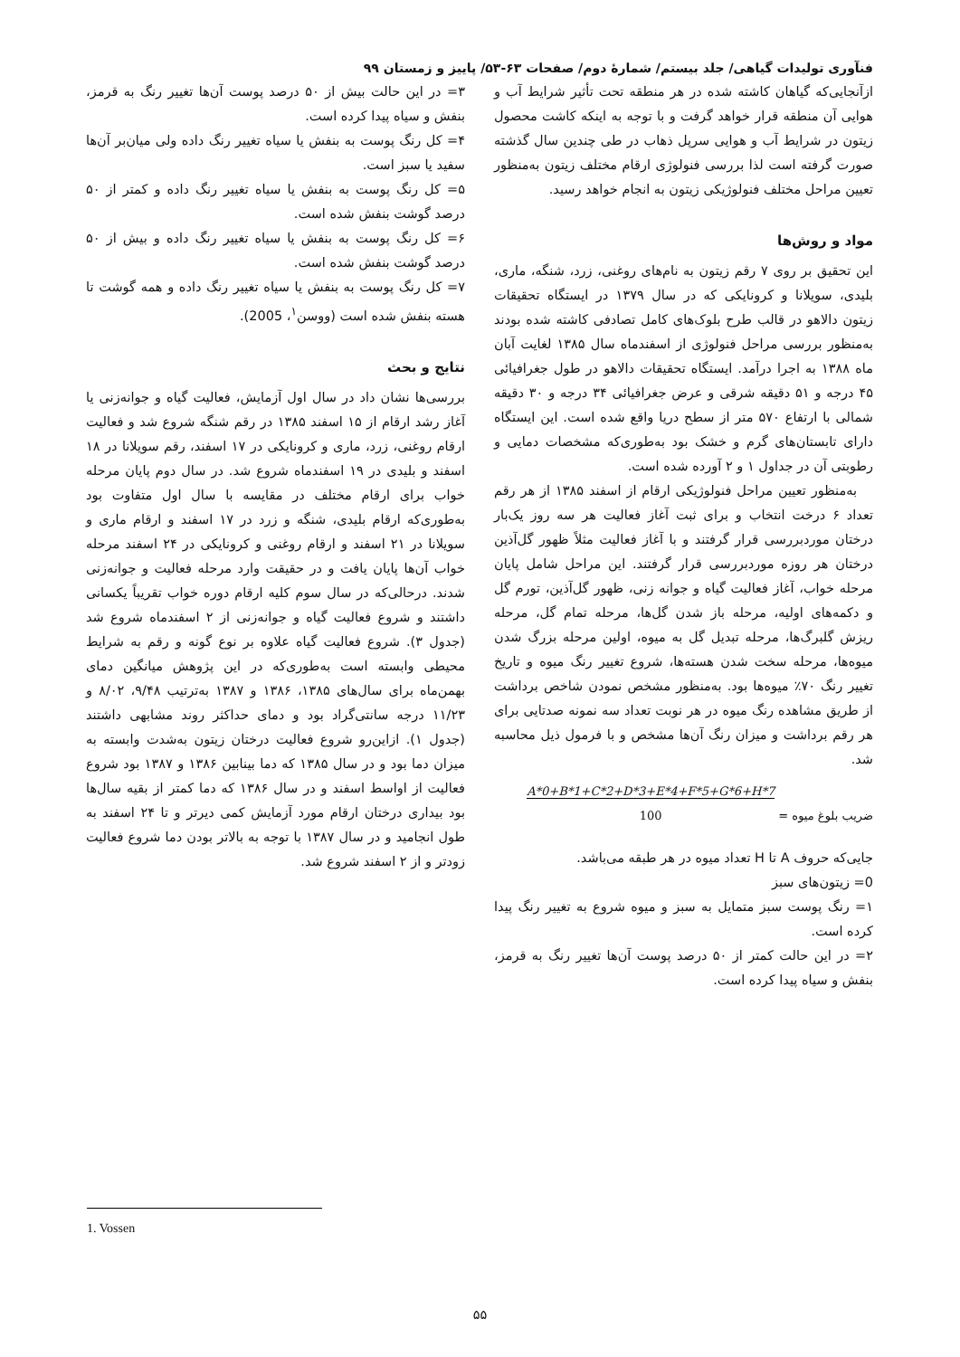فنآوری تولیدات گیاهی/ جلد بیستم/ شمارهٔ دوم/ صفحات ۶۳-۵۳/ پاییز و زمستان ۹۹
ازآنجایی‌که گیاهان کاشته شده در هر منطقه تحت تأثیر شرایط آب و هوایی آن منطقه قرار خواهد گرفت و با توجه به اینکه کاشت محصول زیتون در شرایط آب و هوایی سرپل ذهاب در طی چندین سال گذشته صورت گرفته است لذا بررسی فنولوژی ارقام مختلف زیتون به‌منظور تعیین مراحل مختلف فنولوژیکی زیتون به انجام خواهد رسید.
مواد و روش‌ها
این تحقیق بر روی ۷ رقم زیتون به نام‌های روغنی، زرد، شنگه، ماری، بلیدی، سویلانا و کرونایکی که در سال ۱۳۷۹ در ایستگاه تحقیقات زیتون دالاهو در قالب طرح بلوک‌های کامل تصادفی کاشته شده بودند به‌منظور بررسی مراحل فنولوژی از اسفندماه سال ۱۳۸۵ لغایت آبان ماه ۱۳۸۸ به اجرا درآمد. ایستگاه تحقیقات دالاهو در طول جغرافیائی ۴۵ درجه و ۵۱ دقیقه شرقی و عرض جغرافیائی ۳۴ درجه و ۳۰ دقیقه شمالی با ارتفاع ۵۷۰ متر از سطح دریا واقع شده است. این ایستگاه دارای تابستان‌های گرم و خشک بود به‌طوری‌که مشخصات دمایی و رطوبتی آن در جداول ۱ و ۲ آورده شده است.
به‌منظور تعیین مراحل فنولوژیکی ارقام از اسفند ۱۳۸۵ از هر رقم تعداد ۶ درخت انتخاب و برای ثبت آغاز فعالیت هر سه روز یک‌بار درختان موردبررسی قرار گرفتند و با آغاز فعالیت مثلاً ظهور گل‌آذین درختان هر روزه موردبررسی قرار گرفتند. این مراحل شامل پایان مرحله خواب، آغاز فعالیت گیاه و جوانه زنی، ظهور گل‌آذین، تورم گل و دکمه‌های اولیه، مرحله باز شدن گل‌ها، مرحله تمام گل، مرحله ریزش گلبرگ‌ها، مرحله تبدیل گل به میوه، اولین مرحله بزرگ شدن میوه‌ها، مرحله سخت شدن هسته‌ها، شروع تغییر رنگ میوه و تاریخ تغییر رنگ ۷۰٪ میوه‌ها بود. به‌منظور مشخص نمودن شاخص برداشت از طریق مشاهده رنگ میوه در هر نوبت تعداد سه نمونه صدتایی برای هر رقم برداشت و میزان رنگ آن‌ها مشخص و با فرمول ذیل محاسبه شد.
A*0+B*1+C*2+D*3+E*4+F*5+G*6+H*7
100 = ضریب بلوغ میوه
جایی‌که حروف A تا H تعداد میوه در هر طبقه می‌باشد.
0= زیتون‌های سبز
۱= رنگ پوست سبز متمایل به سبز و میوه شروع به تغییر رنگ پیدا کرده است.
۲= در این حالت کمتر از ۵۰ درصد پوست آن‌ها تغییر رنگ به قرمز، بنفش و سیاه پیدا کرده است.
۳= در این حالت بیش از ۵۰ درصد پوست آن‌ها تغییر رنگ به قرمز، بنفش و سیاه پیدا کرده است.
۴= کل رنگ پوست به بنفش یا سیاه تغییر رنگ داده ولی میان‌بر آن‌ها سفید یا سبز است.
۵= کل رنگ پوست به بنفش یا سیاه تغییر رنگ داده و کمتر از ۵۰ درصد گوشت بنفش شده است.
۶= کل رنگ پوست به بنفش یا سیاه تغییر رنگ داده و بیش از ۵۰ درصد گوشت بنفش شده است.
۷= کل رنگ پوست به بنفش یا سیاه تغییر رنگ داده و همه گوشت تا هسته بنفش شده است (ووسن<sup>۱</sup>، 2005).
نتایج و بحث
بررسی‌ها نشان داد در سال اول آزمایش، فعالیت گیاه و جوانه‌زنی یا آغاز رشد ارقام از ۱۵ اسفند ۱۳۸۵ در رقم شنگه شروع شد و فعالیت ارقام روغنی، زرد، ماری و کرونایکی در ۱۷ اسفند، رقم سویلانا در ۱۸ اسفند و بلیدی در ۱۹ اسفندماه شروع شد. در سال دوم پایان مرحله خواب برای ارقام مختلف در مقایسه با سال اول متفاوت بود به‌طوری‌که ارقام بلیدی، شنگه و زرد در ۱۷ اسفند و ارقام ماری و سویلانا در ۲۱ اسفند و ارقام روغنی و کرونایکی در ۲۴ اسفند مرحله خواب آن‌ها پایان یافت و در حقیقت وارد مرحله فعالیت و جوانه‌زنی شدند. درحالی‌که در سال سوم کلیه ارقام دوره خواب تقریباً یکسانی داشتند و شروع فعالیت گیاه و جوانه‌زنی از ۲ اسفندماه شروع شد (جدول ۳). شروع فعالیت گیاه علاوه بر نوع گونه و رقم به شرایط محیطی وابسته است به‌طوری‌که در این پژوهش میانگین دمای بهمن‌ماه برای سال‌های ۱۳۸۵، ۱۳۸۶ و ۱۳۸۷ به‌ترتیب ۹/۴۸، ۸/۰۲ و ۱۱/۲۳ درجه سانتی‌گراد بود و دمای حداکثر روند مشابهی داشتند (جدول ۱). ازاین‌رو شروع فعالیت درختان زیتون به‌شدت وابسته به میزان دما بود و در سال ۱۳۸۵ که دما بینابین ۱۳۸۶ و ۱۳۸۷ بود شروع فعالیت از اواسط اسفند و در سال ۱۳۸۶ که دما کمتر از بقیه سال‌ها بود بیداری درختان ارقام مورد آزمایش کمی دیرتر و تا ۲۴ اسفند به طول انجامید و در سال ۱۳۸۷ با توجه به بالاتر بودن دما شروع فعالیت زودتر و از ۲ اسفند شروع شد.
1. Vossen
۵۵